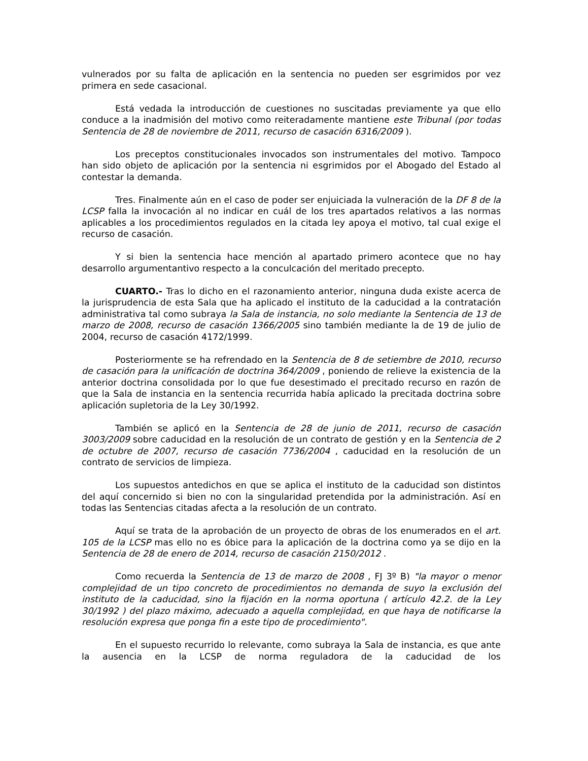vulnerados por su falta de aplicación en la sentencia no pueden ser esgrimidos por vez primera en sede casacional.
Está vedada la introducción de cuestiones no suscitadas previamente ya que ello conduce a la inadmisión del motivo como reiteradamente mantiene este Tribunal (por todas Sentencia de 28 de noviembre de 2011, recurso de casación 6316/2009 ).
Los preceptos constitucionales invocados son instrumentales del motivo. Tampoco han sido objeto de aplicación por la sentencia ni esgrimidos por el Abogado del Estado al contestar la demanda.
Tres. Finalmente aún en el caso de poder ser enjuiciada la vulneración de la DF 8 de la LCSP falla la invocación al no indicar en cuál de los tres apartados relativos a las normas aplicables a los procedimientos regulados en la citada ley apoya el motivo, tal cual exige el recurso de casación.
Y si bien la sentencia hace mención al apartado primero acontece que no hay desarrollo argumentantivo respecto a la conculcación del meritado precepto.
CUARTO.- Tras lo dicho en el razonamiento anterior, ninguna duda existe acerca de la jurisprudencia de esta Sala que ha aplicado el instituto de la caducidad a la contratación administrativa tal como subraya la Sala de instancia, no solo mediante la Sentencia de 13 de marzo de 2008, recurso de casación 1366/2005 sino también mediante la de 19 de julio de 2004, recurso de casación 4172/1999.
Posteriormente se ha refrendado en la Sentencia de 8 de setiembre de 2010, recurso de casación para la unificación de doctrina 364/2009 , poniendo de relieve la existencia de la anterior doctrina consolidada por lo que fue desestimado el precitado recurso en razón de que la Sala de instancia en la sentencia recurrida había aplicado la precitada doctrina sobre aplicación supletoria de la Ley 30/1992.
También se aplicó en la Sentencia de 28 de junio de 2011, recurso de casación 3003/2009 sobre caducidad en la resolución de un contrato de gestión y en la Sentencia de 2 de octubre de 2007, recurso de casación 7736/2004 , caducidad en la resolución de un contrato de servicios de limpieza.
Los supuestos antedichos en que se aplica el instituto de la caducidad son distintos del aquí concernido si bien no con la singularidad pretendida por la administración. Así en todas las Sentencias citadas afecta a la resolución de un contrato.
Aquí se trata de la aprobación de un proyecto de obras de los enumerados en el art. 105 de la LCSP mas ello no es óbice para la aplicación de la doctrina como ya se dijo en la Sentencia de 28 de enero de 2014, recurso de casación 2150/2012 .
Como recuerda la Sentencia de 13 de marzo de 2008 , FJ 3º B) "la mayor o menor complejidad de un tipo concreto de procedimientos no demanda de suyo la exclusión del instituto de la caducidad, sino la fijación en la norma oportuna ( artículo 42.2. de la Ley 30/1992 ) del plazo máximo, adecuado a aquella complejidad, en que haya de notificarse la resolución expresa que ponga fin a este tipo de procedimiento".
En el supuesto recurrido lo relevante, como subraya la Sala de instancia, es que ante la ausencia en la LCSP de norma reguladora de la caducidad de los